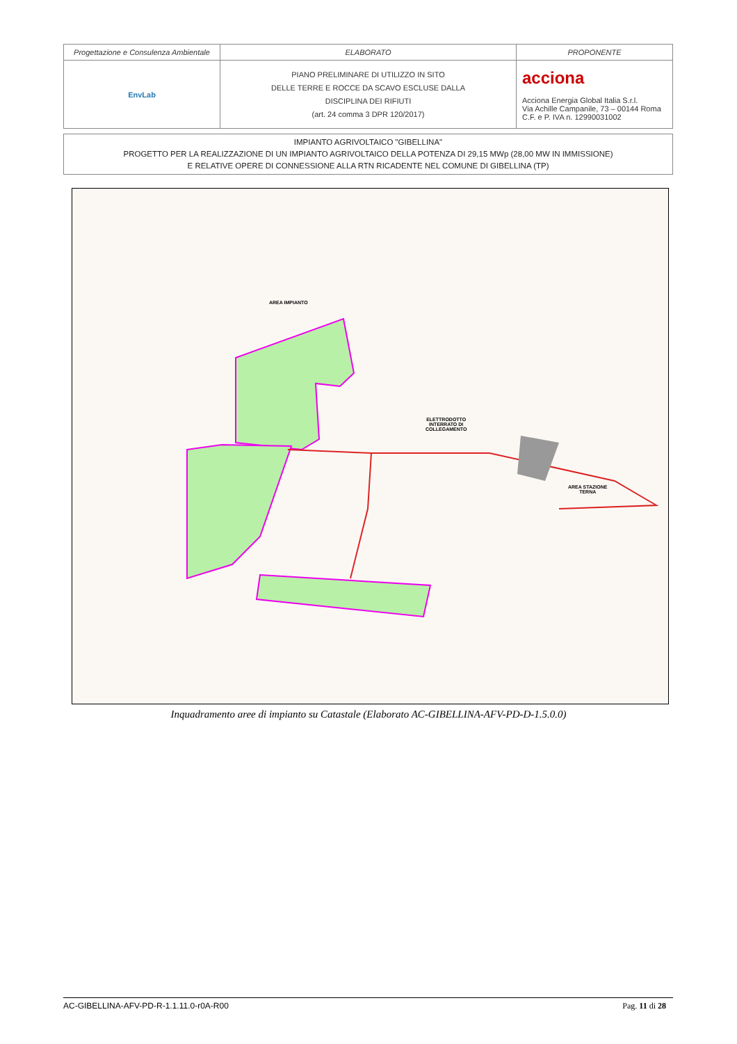| Progettazione e Consulenza Ambientale | ELABORATO | PROPONENTE |
| EnvLab | PIANO PRELIMINARE DI UTILIZZO IN SITO DELLE TERRE E ROCCE DA SCAVO ESCLUSE DALLA DISCIPLINA DEI RIFIUTI (art. 24 comma 3 DPR 120/2017) | acciona Acciona Energia Global Italia S.r.l. Via Achille Campanile, 73 – 00144 Roma C.F. e P. IVA n. 12990031002 |
IMPIANTO AGRIVOLTAICO "GIBELLINA"
PROGETTO PER LA REALIZZAZIONE DI UN IMPIANTO AGRIVOLTAICO DELLA POTENZA DI 29,15 MWp (28,00 MW IN IMMISSIONE)
E RELATIVE OPERE DI CONNESSIONE ALLA RTN RICADENTE NEL COMUNE DI GIBELLINA (TP)
AREA IMPIANTO
ELETTRODOTTO
INTERRATO DI
COLLEGAMENTO
AREA STAZIONE
TERNA
Inquadramento aree di impianto su Catastale (Elaborato AC-GIBELLINA-AFV-PD-D-1.5.0.0)
AC-GIBELLINA-AFV-PD-R-1.1.11.0-r0A-R00 Pag. 11 di 28